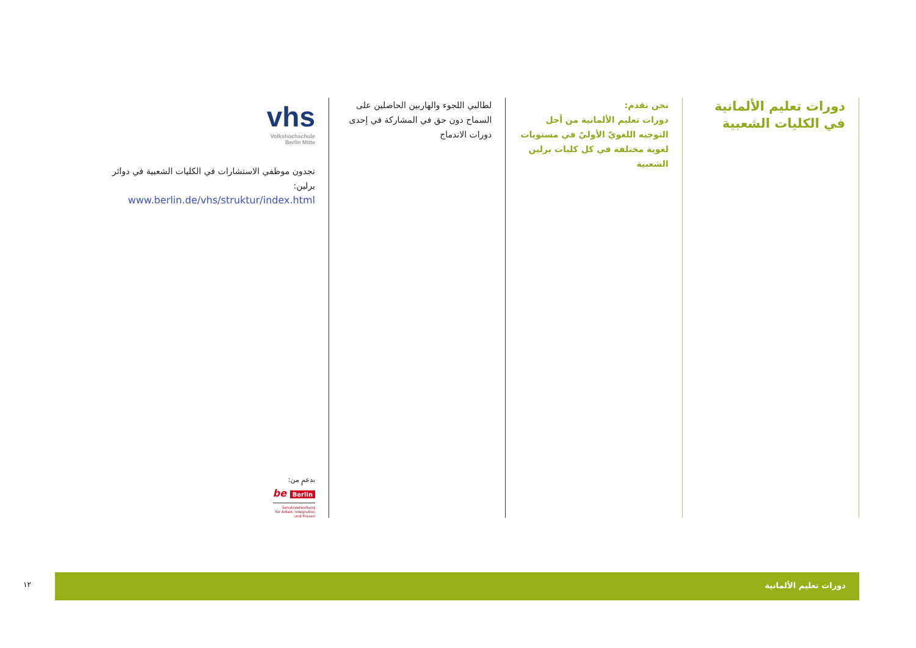دورات تعليم الألمانية
في الكليات الشعبية
نحن نقدم:
دورات تعليم الألمانية من أجل التوجيه اللغويّ الأوليّ في مستويات لغوية مختلفة في كل كليات برلين الشعبية
لطالبي اللجوء والهاربين الحاصلين على السماح دون حق في المشاركة في إحدى دورات الاندماج
vhs
Volkshochschule
Berlin Mitte
تجدون موظفي الاستشارات في الكليات الشعبية في دوائر برلين:
www.berlin.de/vhs/struktur/index.html
بدعمٍ من:
be Berlin
Senatsverwaltung
für Arbeit, Integration
und Frauen
١٢
دورات تعليم الألمانية